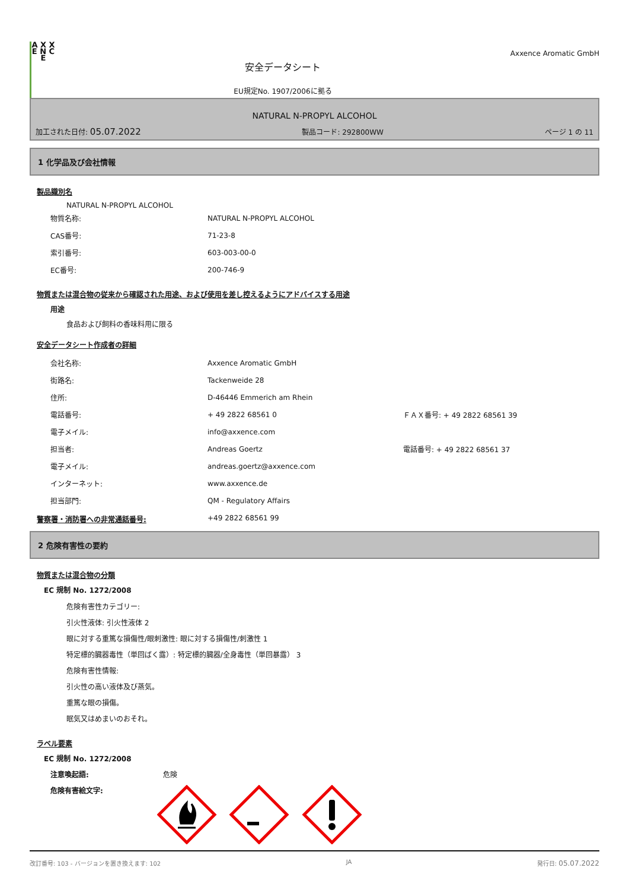A X X E N C E
安全データシート
EU規定No. 1907/2006に拠る
Axxence Aromatic GmbH
NATURAL N-PROPYL ALCOHOL
加工された日付: 05.07.2022 製品コード: 292800WW ページ 1 の 11
1 化学品及び会社情報
製品識別名
NATURAL N-PROPYL ALCOHOL
| 物質名称: | NATURAL N-PROPYL ALCOHOL |
| CAS番号: | 71-23-8 |
| 索引番号: | 603-003-00-0 |
| EC番号: | 200-746-9 |
物質または混合物の従来から確認された用途、および使用を差し控えるようにアドバイスする用途
用途
食品および飼料の香味料用に限る
安全データシート作成者の詳細
| 会社名称: | Axxence Aromatic GmbH | |
| 街路名: | Tackenweide 28 | |
| 住所: | D-46446 Emmerich am Rhein | |
| 電話番号: | + 49 2822 68561 0 | ＦＡＸ番号: + 49 2822 68561 39 |
| 電子メイル: | info@axxence.com | |
| 担当者: | Andreas Goertz | 電話番号: + 49 2822 68561 37 |
| 電子メイル: | andreas.goertz@axxence.com | |
| インターネット: | www.axxence.de | |
| 担当部門: | QM - Regulatory Affairs | |
警察署・消防署への非常通話番号: +49 2822 68561 99
2 危険有害性の要約
物質または混合物の分類
EC 規制 No. 1272/2008
危険有害性カテゴリー:
引火性液体: 引火性液体 2
眼に対する重篤な損傷性/眼刺激性: 眼に対する損傷性/刺激性 1
特定標的臓器毒性（単回ばく露）: 特定標的臓器/全身毒性（単回暴露） 3
危険有害性情報:
引火性の高い液体及び蒸気。
重篤な眼の損傷。
眠気又はめまいのおそれ。
ラベル要素
EC 規制 No. 1272/2008
注意喚起語: 危険
危険有害絵文字:
改訂番号: 103 - バージョンを置き換えます: 102 JA 発行日: 05.07.2022